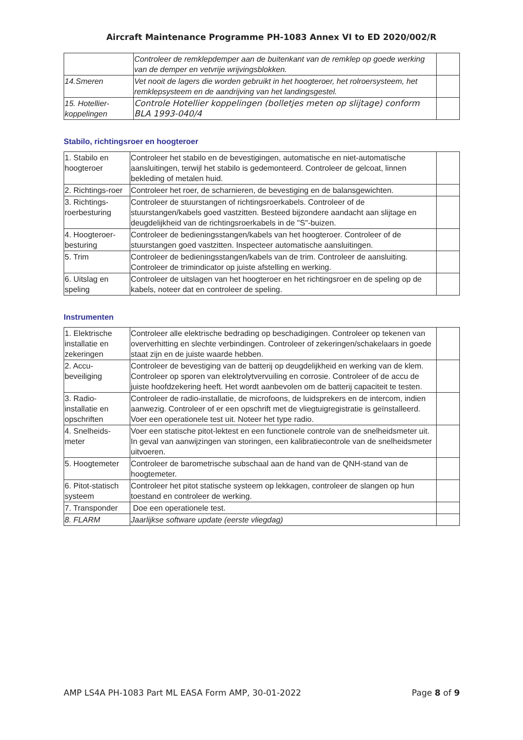Aircraft Maintenance Programme PH-1083 Annex VI to ED 2020/002/R
| | Controleer de remklepdemper aan de buitenkant van de remklep op goede werking van de demper en vetvrije wrijvingsblokken. | |
| 14.Smeren | Vet nooit de lagers die worden gebruikt in het hoogteroer, het rolroersysteem, het remklepsysteem en de aandrijving van het landingsgestel. | |
| 15. Hotellier-koppelingen | Controle Hotellier koppelingen (bolletjes meten op slijtage) conform BLA 1993-040/4 | |
Stabilo, richtingsroer en hoogteroer
| 1. Stabilo en hoogteroer | Controleer het stabilo en de bevestigingen, automatische en niet-automatische aansluitingen, terwijl het stabilo is gedemonteerd. Controleer de gelcoat, linnen bekleding of metalen huid. | |
| 2. Richtings-roer | Controleer het roer, de scharnieren, de bevestiging en de balansgewichten. | |
| 3. Richtings-roerbesturing | Controleer de stuurstangen of richtingsroerkabels. Controleer of de stuurstangen/kabels goed vastzitten. Besteed bijzondere aandacht aan slijtage en deugdelijkheid van de richtingsroerkabels in de "S"-buizen. | |
| 4. Hoogteroer-besturing | Controleer de bedieningsstangen/kabels van het hoogteroer. Controleer of de stuurstangen goed vastzitten. Inspecteer automatische aansluitingen. | |
| 5. Trim | Controleer de bedieningsstangen/kabels van de trim. Controleer de aansluiting. Controleer de trimindicator op juiste afstelling en werking. | |
| 6. Uitslag en speling | Controleer de uitslagen van het hoogteroer en het richtingsroer en de speling op de kabels, noteer dat en controleer de speling. | |
Instrumenten
| 1. Elektrische installatie en zekeringen | Controleer alle elektrische bedrading op beschadigingen. Controleer op tekenen van oververhitting en slechte verbindingen. Controleer of zekeringen/schakelaars in goede staat zijn en de juiste waarde hebben. | |
| 2. Accu-beveiliging | Controleer de bevestiging van de batterij op deugdelijkheid en werking van de klem. Controleer op sporen van elektrolytvervuiling en corrosie. Controleer of de accu de juiste hoofdzekering heeft. Het wordt aanbevolen om de batterij capaciteit te testen. | |
| 3. Radio-installatie en opschriften | Controleer de radio-installatie, de microfoons, de luidsprekers en de intercom, indien aanwezig. Controleer of er een opschrift met de vliegtuigregistratie is geïnstalleerd. Voer een operationele test uit. Noteer het type radio. | |
| 4. Snelheids-meter | Voer een statische pitot-lektest en een functionele controle van de snelheidsmeter uit. In geval van aanwijzingen van storingen, een kalibratiecontrole van de snelheidsmeter uitvoeren. | |
| 5. Hoogtemeter | Controleer de barometrische subschaal aan de hand van de QNH-stand van de hoogtemeter. | |
| 6. Pitot-statisch systeem | Controleer het pitot statische systeem op lekkagen, controleer de slangen op hun toestand en controleer de werking. | |
| 7. Transponder | Doe een operationele test. | |
| 8. FLARM | Jaarlijkse software update (eerste vliegdag) | |
AMP LS4A PH-1083 Part ML EASA Form AMP, 30-01-2022 Page 8 of 9